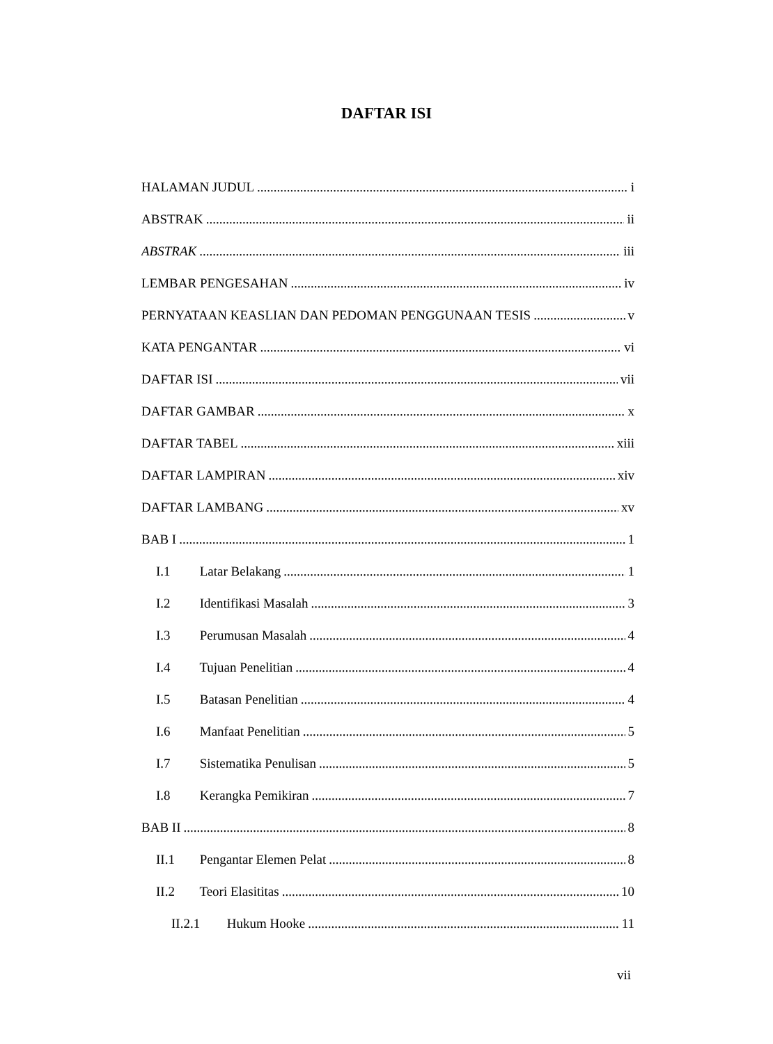DAFTAR ISI
HALAMAN JUDUL i
ABSTRAK ii
ABSTRAK iii
LEMBAR PENGESAHAN iv
PERNYATAAN KEASLIAN DAN PEDOMAN PENGGUNAAN TESIS v
KATA PENGANTAR vi
DAFTAR ISI vii
DAFTAR GAMBAR x
DAFTAR TABEL xiii
DAFTAR LAMPIRAN xiv
DAFTAR LAMBANG xv
BAB I 1
I.1 Latar Belakang 1
I.2 Identifikasi Masalah 3
I.3 Perumusan Masalah 4
I.4 Tujuan Penelitian 4
I.5 Batasan Penelitian 4
I.6 Manfaat Penelitian 5
I.7 Sistematika Penulisan 5
I.8 Kerangka Pemikiran 7
BAB II 8
II.1 Pengantar Elemen Pelat 8
II.2 Teori Elasititas 10
II.2.1 Hukum Hooke 11
vii